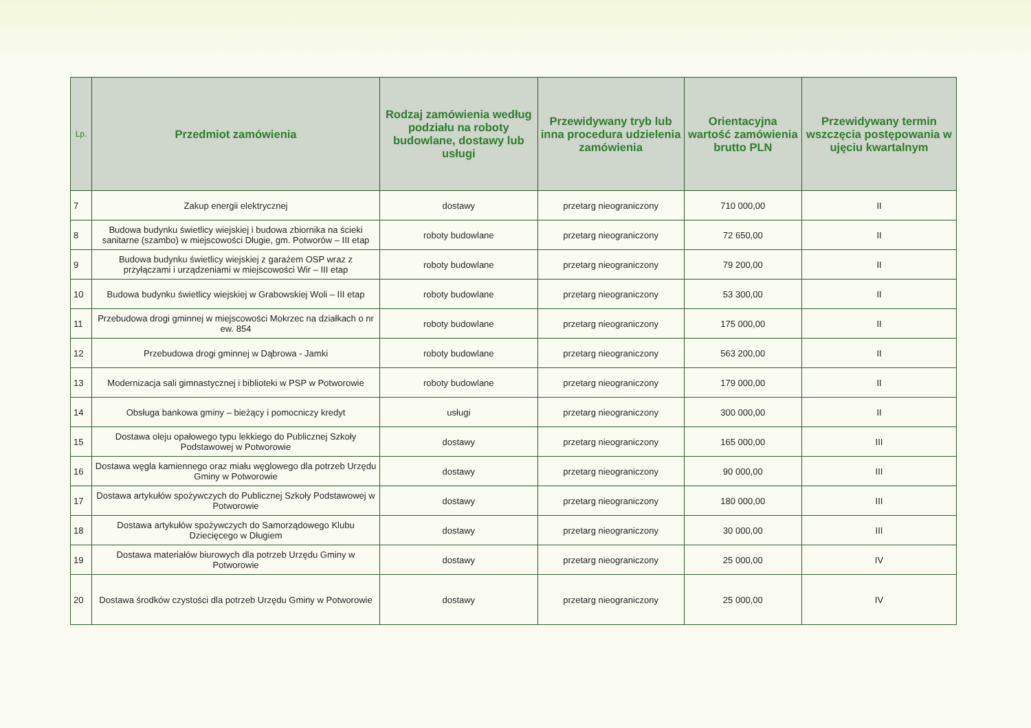| Lp. | Przedmiot zamówienia | Rodzaj zamówienia według podziału na roboty budowlane, dostawy lub usługi | Przewidywany tryb lub inna procedura udzielenia zamówienia | Orientacyjna wartość zamówienia brutto PLN | Przewidywany termin wszczęcia postępowania w ujęciu kwartalnym |
| --- | --- | --- | --- | --- | --- |
| 7 | Zakup energii elektrycznej | dostawy | przetarg nieograniczony | 710 000,00 | II |
| 8 | Budowa budynku świetlicy wiejskiej i budowa zbiornika na ścieki sanitarne (szambo) w miejscowości Długie, gm. Potworów – III etap | roboty budowlane | przetarg nieograniczony | 72 650,00 | II |
| 9 | Budowa budynku świetlicy wiejskiej z garażem OSP wraz z przyłączami i urządzeniami w miejscowości Wir – III etap | roboty budowlane | przetarg nieograniczony | 79 200,00 | II |
| 10 | Budowa budynku świetlicy wiejskiej w Grabowskiej Woli – III etap | roboty budowlane | przetarg nieograniczony | 53 300,00 | II |
| 11 | Przebudowa drogi gminnej w miejscowości Mokrzec na działkach o nr ew. 854 | roboty budowlane | przetarg nieograniczony | 175 000,00 | II |
| 12 | Przebudowa drogi gminnej w Dąbrowa - Jamki | roboty budowlane | przetarg nieograniczony | 563 200,00 | II |
| 13 | Modernizacja sali gimnastycznej i biblioteki w PSP w Potworowie | roboty budowlane | przetarg nieograniczony | 179 000,00 | II |
| 14 | Obsługa bankowa gminy – bieżący i pomocniczy kredyt | usługi | przetarg nieograniczony | 300 000,00 | II |
| 15 | Dostawa oleju opałowego typu lekkiego do Publicznej Szkoły Podstawowej w Potworowie | dostawy | przetarg nieograniczony | 165 000,00 | III |
| 16 | Dostawa węgla kamiennego oraz miału węglowego dla potrzeb Urzędu Gminy w Potworowie | dostawy | przetarg nieograniczony | 90 000,00 | III |
| 17 | Dostawa artykułów spożywczych do Publicznej Szkoły Podstawowej w Potworowie | dostawy | przetarg nieograniczony | 180 000,00 | III |
| 18 | Dostawa artykułów spożywczych do Samorządowego Klubu Dziecięcego w Długiem | dostawy | przetarg nieograniczony | 30 000,00 | III |
| 19 | Dostawa materiałów biurowych dla potrzeb Urzędu Gminy w Potworowie | dostawy | przetarg nieograniczony | 25 000,00 | IV |
| 20 | Dostawa środków czystości dla potrzeb Urzędu Gminy w Potworowie | dostawy | przetarg nieograniczony | 25 000,00 | IV |